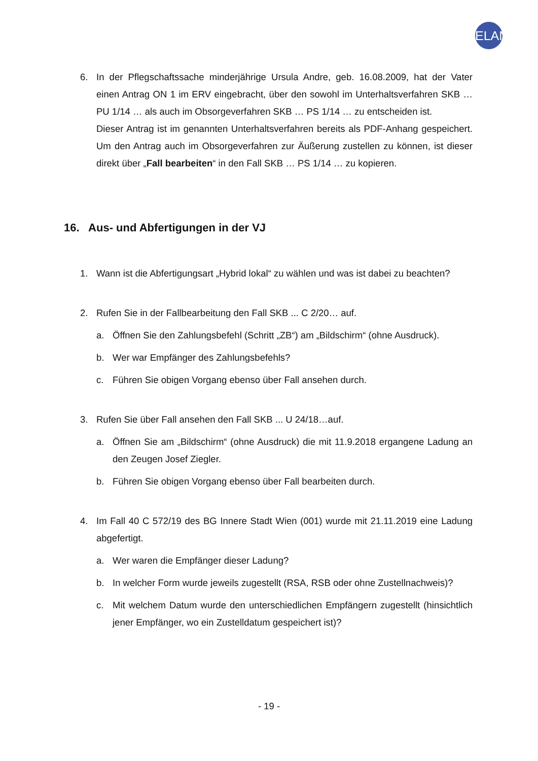ELAN
6. In der Pflegschaftssache minderjährige Ursula Andre, geb. 16.08.2009, hat der Vater einen Antrag ON 1 im ERV eingebracht, über den sowohl im Unterhaltsverfahren SKB … PU 1/14 … als auch im Obsorgeverfahren SKB … PS 1/14 … zu entscheiden ist.
Dieser Antrag ist im genannten Unterhaltsverfahren bereits als PDF-Anhang gespeichert. Um den Antrag auch im Obsorgeverfahren zur Äußerung zustellen zu können, ist dieser direkt über „Fall bearbeiten“ in den Fall SKB … PS 1/14 … zu kopieren.
16. Aus- und Abfertigungen in der VJ
1. Wann ist die Abfertigungsart „Hybrid lokal“ zu wählen und was ist dabei zu beachten?
2. Rufen Sie in der Fallbearbeitung den Fall SKB ... C 2/20… auf.
a. Öffnen Sie den Zahlungsbefehl (Schritt „ZB“) am „Bildschirm“ (ohne Ausdruck).
b. Wer war Empfänger des Zahlungsbefehls?
c. Führen Sie obigen Vorgang ebenso über Fall ansehen durch.
3. Rufen Sie über Fall ansehen den Fall SKB ... U 24/18…auf.
a. Öffnen Sie am „Bildschirm“ (ohne Ausdruck) die mit 11.9.2018 ergangene Ladung an den Zeugen Josef Ziegler.
b. Führen Sie obigen Vorgang ebenso über Fall bearbeiten durch.
4. Im Fall 40 C 572/19 des BG Innere Stadt Wien (001) wurde mit 21.11.2019 eine Ladung abgefertigt.
a. Wer waren die Empfänger dieser Ladung?
b. In welcher Form wurde jeweils zugestellt (RSA, RSB oder ohne Zustellnachweis)?
c. Mit welchem Datum wurde den unterschiedlichen Empfängern zugestellt (hinsichtlich jener Empfänger, wo ein Zustelldatum gespeichert ist)?
- 19 -